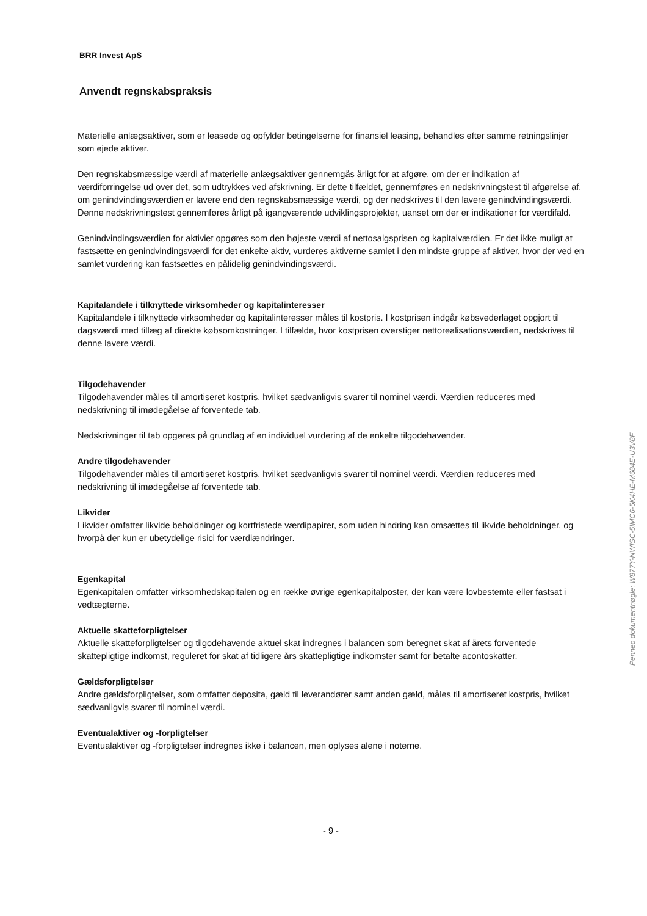BRR Invest ApS
Anvendt regnskabspraksis
Materielle anlægsaktiver, som er leasede og opfylder betingelserne for finansiel leasing, behandles efter samme retningslinjer som ejede aktiver.
Den regnskabsmæssige værdi af materielle anlægsaktiver gennemgås årligt for at afgøre, om der er indikation af værdiforringelse ud over det, som udtrykkes ved afskrivning. Er dette tilfældet, gennemføres en nedskrivningstest til afgørelse af, om genindvindingsværdien er lavere end den regnskabsmæssige værdi, og der nedskrives til den lavere genindvindingsværdi. Denne nedskrivningstest gennemføres årligt på igangværende udviklingsprojekter, uanset om der er indikationer for værdifald.
Genindvindingsværdien for aktiviet opgøres som den højeste værdi af nettosalgsprisen og kapitalværdien. Er det ikke muligt at fastsætte en genindvindingsværdi for det enkelte aktiv, vurderes aktiverne samlet i den mindste gruppe af aktiver, hvor der ved en samlet vurdering kan fastsættes en pålidelig genindvindingsværdi.
Kapitalandele i tilknyttede virksomheder og kapitalinteresser
Kapitalandele i tilknyttede virksomheder og kapitalinteresser måles til kostpris. I kostprisen indgår købsvederlaget opgjort til dagsværdi med tillæg af direkte købsomkostninger. I tilfælde, hvor kostprisen overstiger nettorealisationsværdien, nedskrives til denne lavere værdi.
Tilgodehavender
Tilgodehavender måles til amortiseret kostpris, hvilket sædvanligvis svarer til nominel værdi. Værdien reduceres med nedskrivning til imødegåelse af forventede tab.
Nedskrivninger til tab opgøres på grundlag af en individuel vurdering af de enkelte tilgodehavender.
Andre tilgodehavender
Tilgodehavender måles til amortiseret kostpris, hvilket sædvanligvis svarer til nominel værdi. Værdien reduceres med nedskrivning til imødegåelse af forventede tab.
Likvider
Likvider omfatter likvide beholdninger og kortfristede værdipapirer, som uden hindring kan omsættes til likvide beholdninger, og hvorpå der kun er ubetydelige risici for værdiændringer.
Egenkapital
Egenkapitalen omfatter virksomhedskapitalen og en række øvrige egenkapitalposter, der kan være lovbestemte eller fastsat i vedtægterne.
Aktuelle skatteforpligtelser
Aktuelle skatteforpligtelser og tilgodehavende aktuel skat indregnes i balancen som beregnet skat af årets forventede skattepligtige indkomst, reguleret for skat af tidligere års skattepligtige indkomster samt for betalte acontoskatter.
Gældsforpligtelser
Andre gældsforpligtelser, som omfatter deposita, gæld til leverandører samt anden gæld, måles til amortiseret kostpris, hvilket sædvanligvis svarer til nominel værdi.
Eventualaktiver og -forpligtelser
Eventualaktiver og -forpligtelser indregnes ikke i balancen, men oplyses alene i noterne.
- 9 -
Penneo dokumentnøgle: W877Y-NWISC-5IMC6-5K4HE-M684E-U3V8F